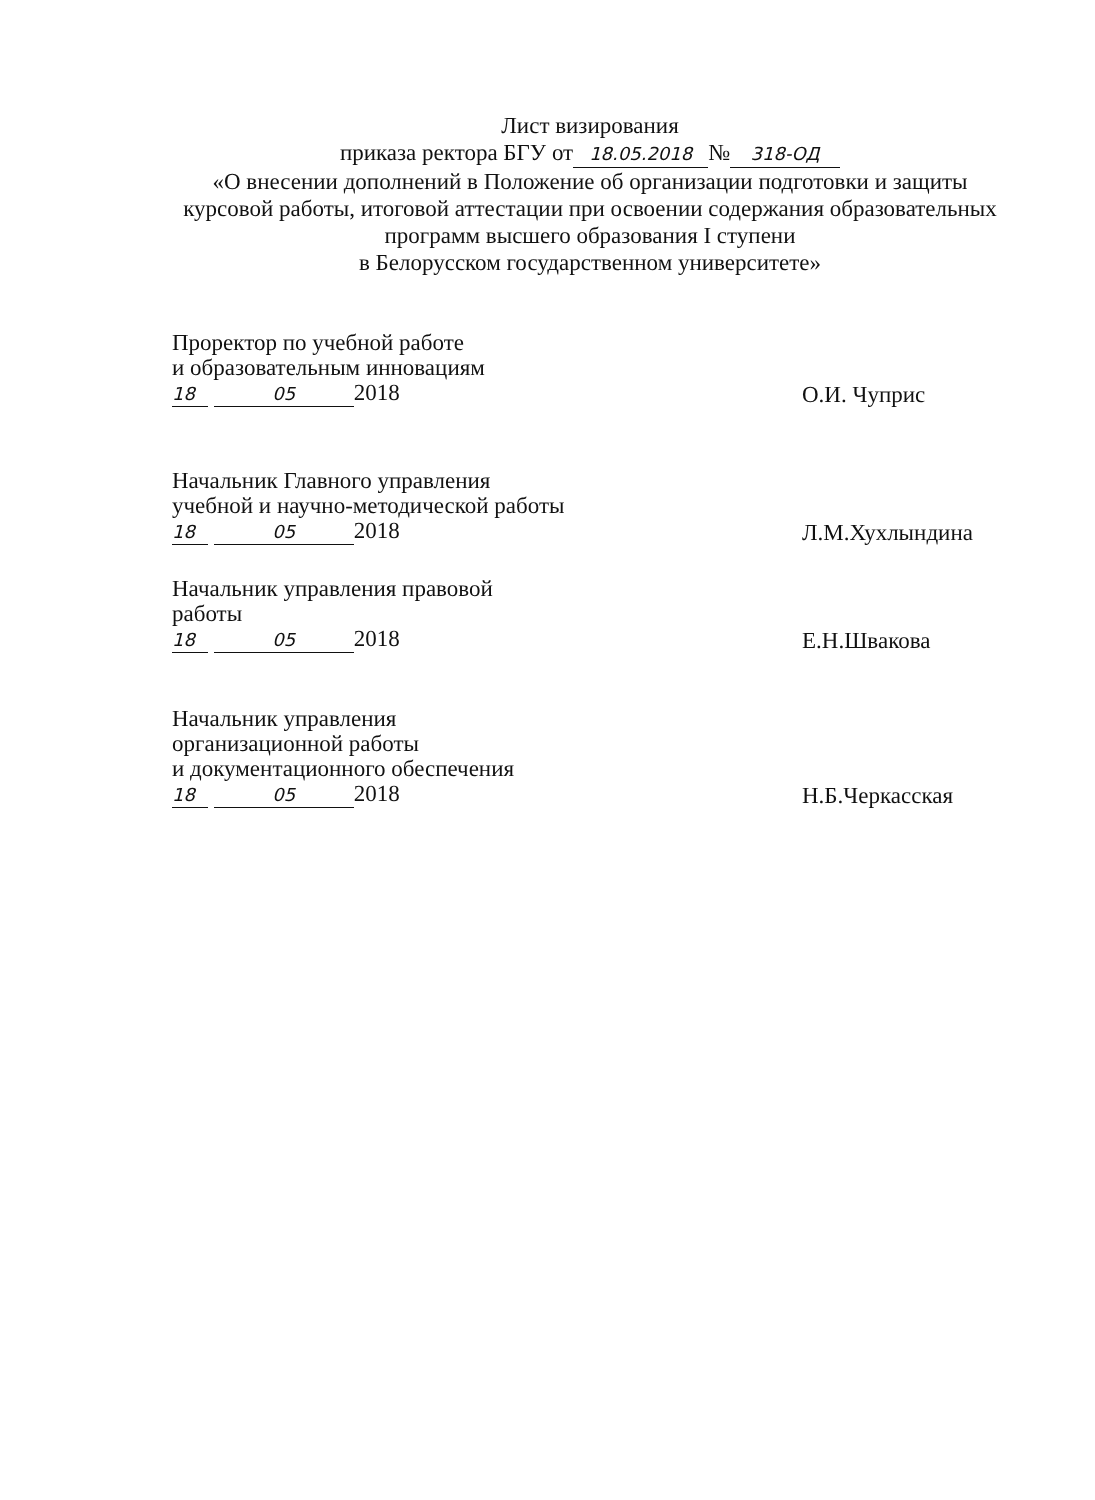Лист визирования
приказа ректора БГУ от 18.05.2018 № 318-ОД
«О внесении дополнений в Положение об организации подготовки и защиты курсовой работы, итоговой аттестации при освоении содержания образовательных программ высшего образования I ступени
в Белорусском государственном университете»
Проректор по учебной работе
и образовательным инновациям
18 05 2018
О.И. Чуприс
Начальник Главного управления
учебной и научно-методической работы
18 05 2018
Л.М.Хухлындина
Начальник управления правовой
работы
18 05 2018
Е.Н.Швакова
Начальник управления
организационной работы
и документационного обеспечения
18 05 2018
Н.Б.Черкасская